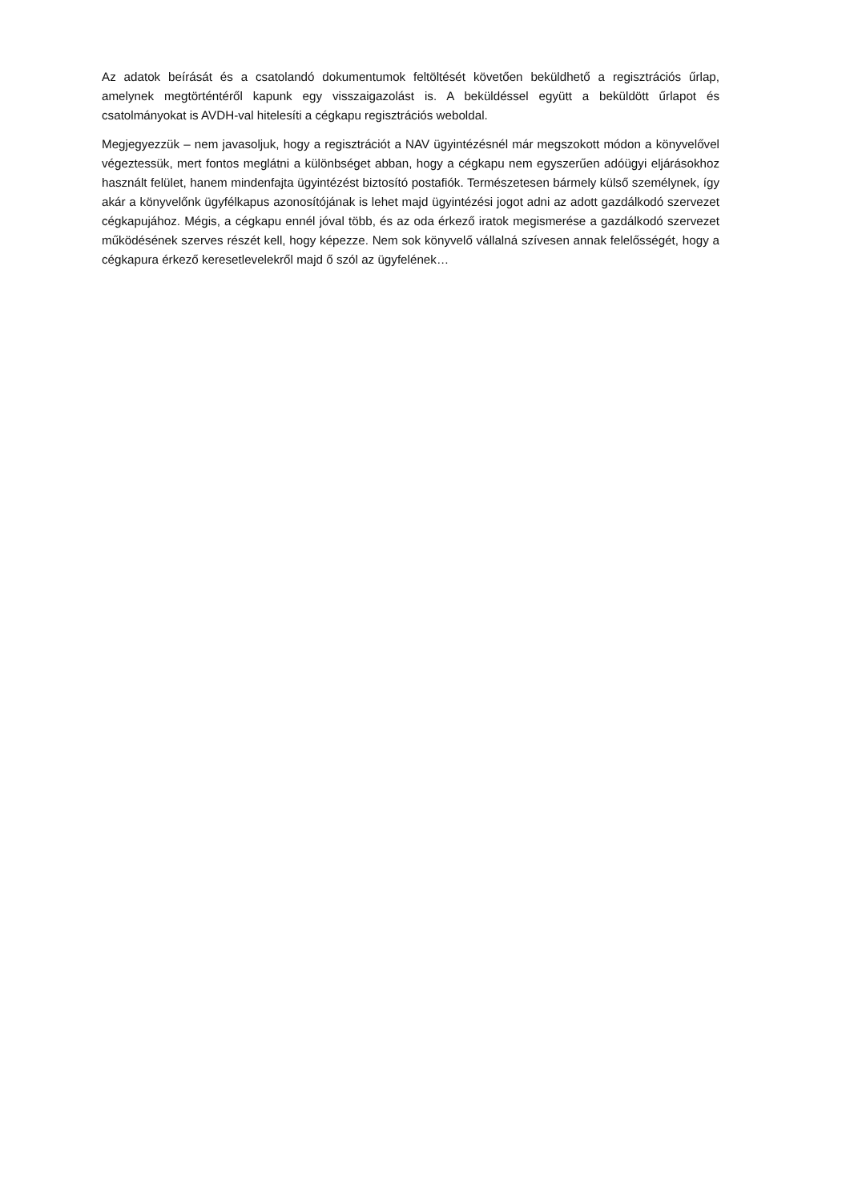Az adatok beírását és a csatolandó dokumentumok feltöltését követően beküldhető a regisztrációs űrlap, amelynek megtörténtéről kapunk egy visszaigazolást is. A beküldéssel együtt a beküldött űrlapot és csatolmányokat is AVDH-val hitelesíti a cégkapu regisztrációs weboldal.
Megjegyezzük – nem javasoljuk, hogy a regisztrációt a NAV ügyintézésnél már megszokott módon a könyvelővel végeztessük, mert fontos meglátni a különbséget abban, hogy a cégkapu nem egyszerűen adóügyi eljárásokhoz használt felület, hanem mindenfajta ügyintézést biztosító postafiók. Természetesen bármely külső személynek, így akár a könyvelőnk ügyfélkapus azonosítójának is lehet majd ügyintézési jogot adni az adott gazdálkodó szervezet cégkapujához. Mégis, a cégkapu ennél jóval több, és az oda érkező iratok megismerése a gazdálkodó szervezet működésének szerves részét kell, hogy képezze. Nem sok könyvelő vállalná szívesen annak felelősségét, hogy a cégkapura érkező keresetlevelekről majd ő szól az ügyfelének…